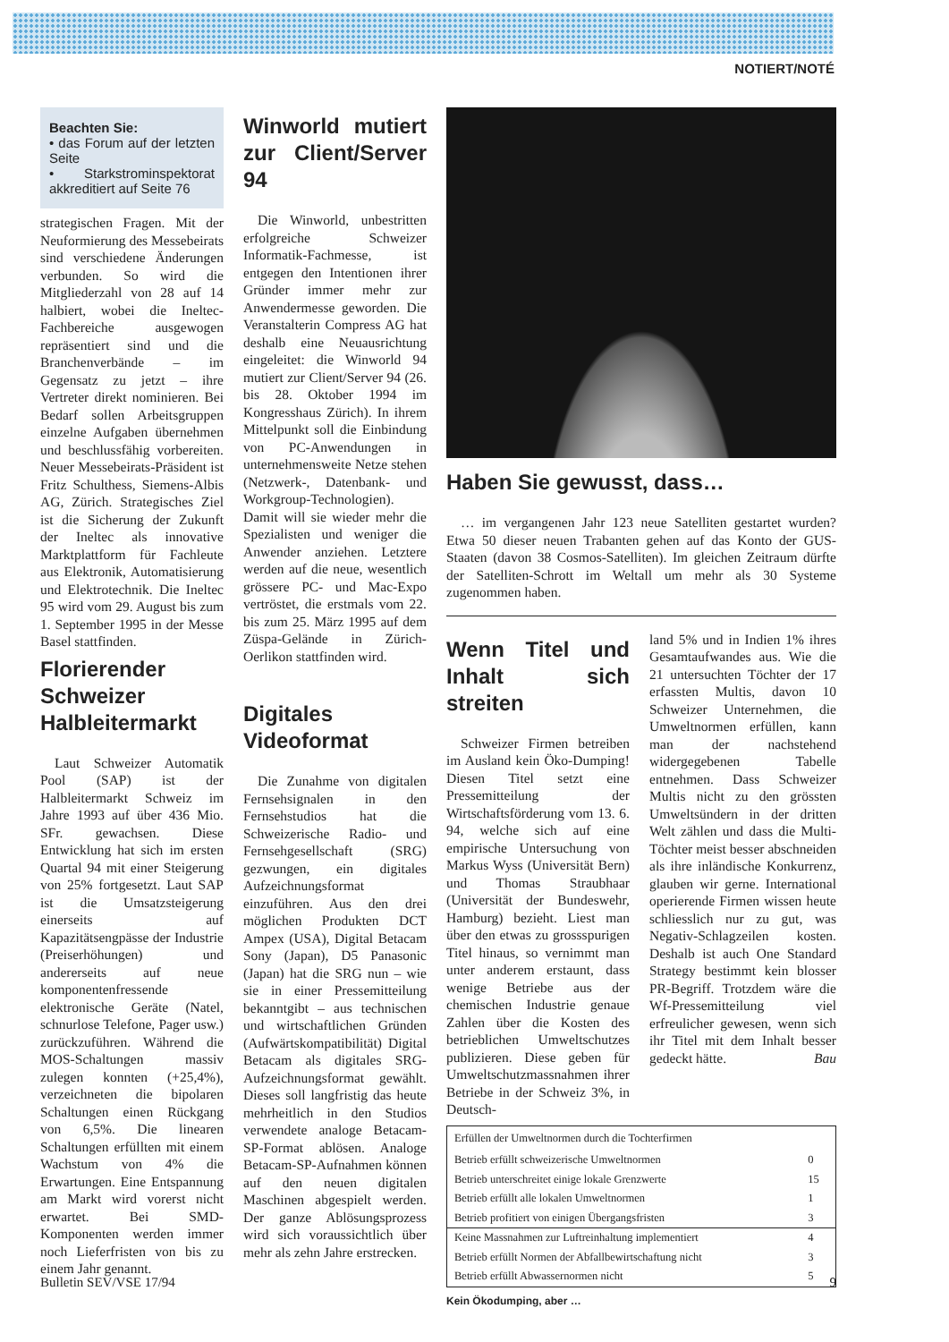NOTIERT/NOTÉ
Beachten Sie:
• das Forum auf der letzten Seite
• Starkstrominspektorat akkreditiert auf Seite 76
strategischen Fragen. Mit der Neuformierung des Messebeirats sind verschiedene Änderungen verbunden. So wird die Mitgliederzahl von 28 auf 14 halbiert, wobei die Ineltec-Fachbereiche ausgewogen repräsentiert sind und die Branchenverbände – im Gegensatz zu jetzt – ihre Vertreter direkt nominieren. Bei Bedarf sollen Arbeitsgruppen einzelne Aufgaben übernehmen und beschlussfähig vorbereiten. Neuer Messebeirats-Präsident ist Fritz Schulthess, Siemens-Albis AG, Zürich. Strategisches Ziel ist die Sicherung der Zukunft der Ineltec als innovative Marktplattform für Fachleute aus Elektronik, Automatisierung und Elektrotechnik. Die Ineltec 95 wird vom 29. August bis zum 1. September 1995 in der Messe Basel stattfinden.
Florierender Schweizer Halbleitermarkt
Laut Schweizer Automatik Pool (SAP) ist der Halbleitermarkt Schweiz im Jahre 1993 auf über 436 Mio. SFr. gewachsen. Diese Entwicklung hat sich im ersten Quartal 94 mit einer Steigerung von 25% fortgesetzt. Laut SAP ist die Umsatzsteigerung einerseits auf Kapazitätsengpässe der Industrie (Preiserhöhungen) und andererseits auf neue komponentenfressende elektronische Geräte (Natel, schnurlose Telefone, Pager usw.) zurückzuführen. Während die MOS-Schaltungen massiv zulegen konnten (+25,4%), verzeichneten die bipolaren Schaltungen einen Rückgang von 6,5%. Die linearen Schaltungen erfüllten mit einem Wachstum von 4% die Erwartungen. Eine Entspannung am Markt wird vorerst nicht erwartet. Bei SMD-Komponenten werden immer noch Lieferfristen von bis zu einem Jahr genannt.
Winworld mutiert zur Client/Server 94
Die Winworld, unbestritten erfolgreiche Schweizer Informatik-Fachmesse, ist entgegen den Intentionen ihrer Gründer immer mehr zur Anwendermesse geworden. Die Veranstalterin Compress AG hat deshalb eine Neuausrichtung eingeleitet: die Winworld 94 mutiert zur Client/Server 94 (26. bis 28. Oktober 1994 im Kongresshaus Zürich). In ihrem Mittelpunkt soll die Einbindung von PC-Anwendungen in unternehmensweite Netze stehen (Netzwerk-, Datenbank- und Workgroup-Technologien). Damit will sie wieder mehr die Spezialisten und weniger die Anwender anziehen. Letztere werden auf die neue, wesentlich grössere PC- und Mac-Expo vertröstet, die erstmals vom 22. bis zum 25. März 1995 auf dem Züspa-Gelände in Zürich-Oerlikon stattfinden wird.
Digitales Videoformat
Die Zunahme von digitalen Fernsehsignalen in den Fernsehstudios hat die Schweizerische Radio- und Fernsehgesellschaft (SRG) gezwungen, ein digitales Aufzeichnungsformat einzuführen. Aus den drei möglichen Produkten DCT Ampex (USA), Digital Betacam Sony (Japan), D5 Panasonic (Japan) hat die SRG nun – wie sie in einer Pressemitteilung bekanntgibt – aus technischen und wirtschaftlichen Gründen (Aufwärtskompatibilität) Digital Betacam als digitales SRG-Aufzeichnungsformat gewählt. Dieses soll langfristig das heute mehrheitlich in den Studios verwendete analoge Betacam-SP-Format ablösen. Analoge Betacam-SP-Aufnahmen können auf den neuen digitalen Maschinen abgespielt werden. Der ganze Ablösungsprozess wird sich voraussichtlich über mehr als zehn Jahre erstrecken.
Haben Sie gewusst, dass…
… im vergangenen Jahr 123 neue Satelliten gestartet wurden? Etwa 50 dieser neuen Trabanten gehen auf das Konto der GUS-Staaten (davon 38 Cosmos-Satelliten). Im gleichen Zeitraum dürfte der Satelliten-Schrott im Weltall um mehr als 30 Systeme zugenommen haben.
Wenn Titel und Inhalt sich streiten
Schweizer Firmen betreiben im Ausland kein Öko-Dumping! Diesen Titel setzt eine Pressemitteilung der Wirtschaftsförderung vom 13. 6. 94, welche sich auf eine empirische Untersuchung von Markus Wyss (Universität Bern) und Thomas Straubhaar (Universität der Bundeswehr, Hamburg) bezieht. Liest man über den etwas zu grossspurigen Titel hinaus, so vernimmt man unter anderem erstaunt, dass wenige Betriebe aus der chemischen Industrie genaue Zahlen über die Kosten des betrieblichen Umweltschutzes publizieren. Diese geben für Umweltschutzmassnahmen ihrer Betriebe in der Schweiz 3%, in Deutsch-
land 5% und in Indien 1% ihres Gesamtaufwandes aus. Wie die 21 untersuchten Töchter der 17 erfassten Multis, davon 10 Schweizer Unternehmen, die Umweltnormen erfüllen, kann man der nachstehend widergegebenen Tabelle entnehmen. Dass Schweizer Multis nicht zu den grössten Umweltsündern in der dritten Welt zählen und dass die Multi-Töchter meist besser abschneiden als ihre inländische Konkurrenz, glauben wir gerne. International operierende Firmen wissen heute schliesslich nur zu gut, was Negativ-Schlagzeilen kosten. Deshalb ist auch One Standard Strategy bestimmt kein blosser PR-Begriff. Trotzdem wäre die Wf-Pressemitteilung viel erfreulicher gewesen, wenn sich ihr Titel mit dem Inhalt besser gedeckt hätte. Bau
| Erfüllen der Umweltnormen durch die Tochterfirmen | |
| --- | --- |
| Betrieb erfüllt schweizerische Umweltnormen | 0 |
| Betrieb unterschreitet einige lokale Grenzwerte | 15 |
| Betrieb erfüllt alle lokalen Umweltnormen | 1 |
| Betrieb profitiert von einigen Übergangsfristen | 3 |
| Keine Massnahmen zur Luftreinhaltung implementiert | 4 |
| Betrieb erfüllt Normen der Abfallbewirtschaftung nicht | 3 |
| Betrieb erfüllt Abwassernormen nicht | 5 |
Kein Ökodumping, aber …
Bulletin SEV/VSE 17/94 9